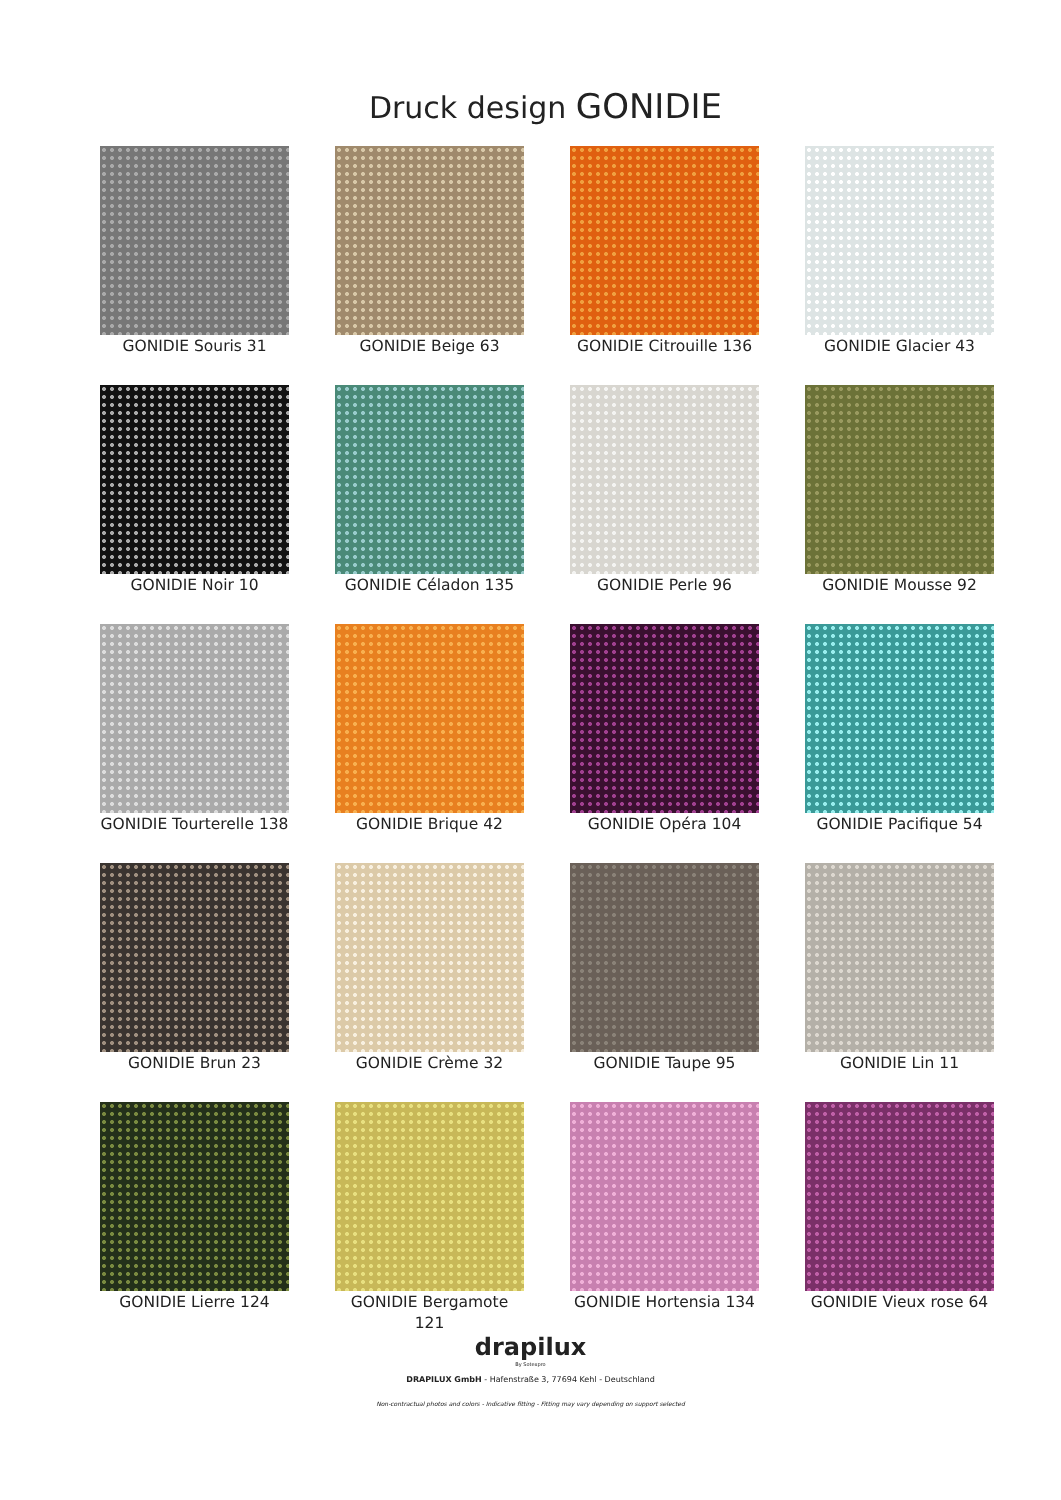Druck design GONIDIE
GONIDIE Souris 31
GONIDIE Beige 63
GONIDIE Citrouille 136
GONIDIE Glacier 43
GONIDIE Noir 10
GONIDIE Céladon 135
GONIDIE Perle 96
GONIDIE Mousse 92
GONIDIE Tourterelle 138
GONIDIE Brique 42
GONIDIE Opéra 104
GONIDIE Pacifique 54
GONIDIE Brun 23
GONIDIE Crème 32
GONIDIE Taupe 95
GONIDIE Lin 11
GONIDIE Lierre 124
GONIDIE Bergamote 121
GONIDIE Hortensia 134
GONIDIE Vieux rose 64
drapilux
By Sotexpro
DRAPILUX GmbH - Hafenstraße 3, 77694 Kehl - Deutschland
Non-contractual photos and colors - Indicative fitting - Fitting may vary depending on support selected